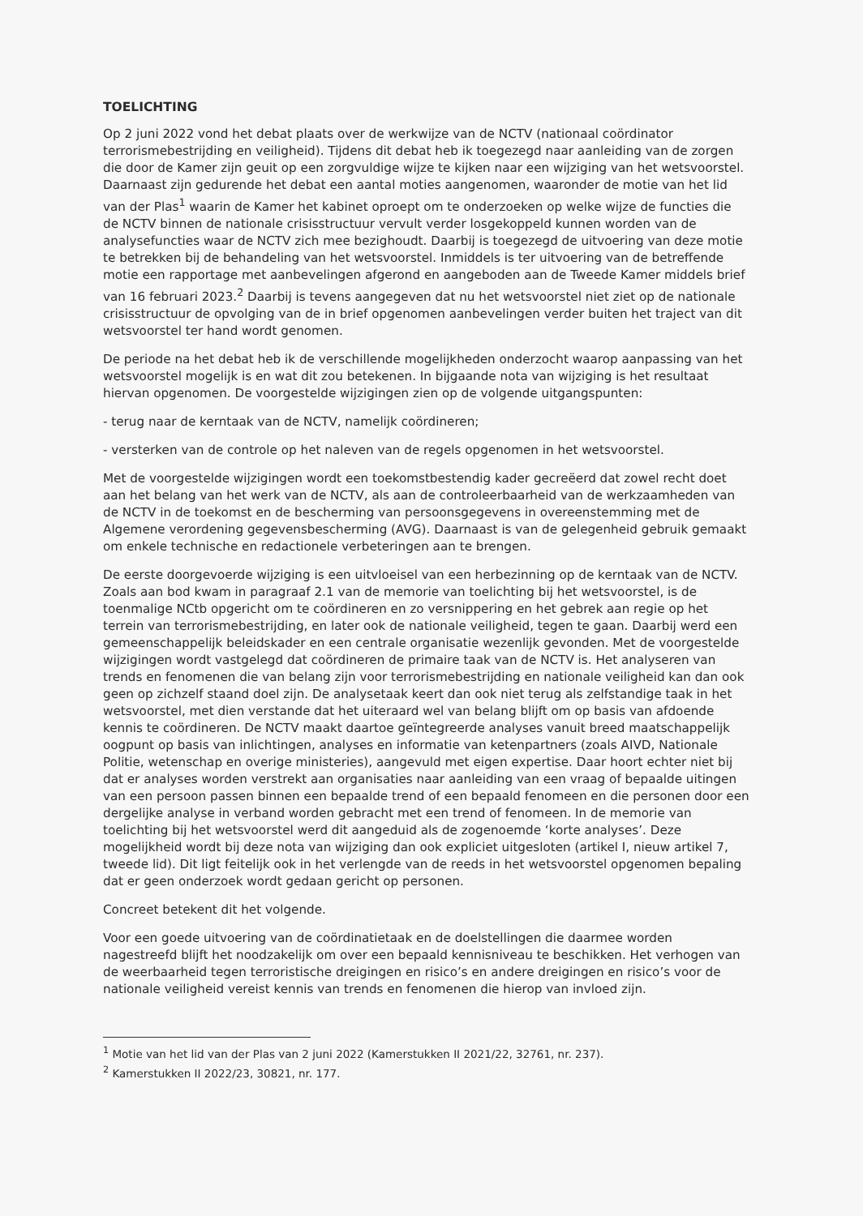TOELICHTING
Op 2 juni 2022 vond het debat plaats over de werkwijze van de NCTV (nationaal coördinator terrorismebestrijding en veiligheid). Tijdens dit debat heb ik toegezegd naar aanleiding van de zorgen die door de Kamer zijn geuit op een zorgvuldige wijze te kijken naar een wijziging van het wetsvoorstel. Daarnaast zijn gedurende het debat een aantal moties aangenomen, waaronder de motie van het lid van der Plas<sup>1</sup> waarin de Kamer het kabinet oproept om te onderzoeken op welke wijze de functies die de NCTV binnen de nationale crisisstructuur vervult verder losgekoppeld kunnen worden van de analysefuncties waar de NCTV zich mee bezighoudt. Daarbij is toegezegd de uitvoering van deze motie te betrekken bij de behandeling van het wetsvoorstel. Inmiddels is ter uitvoering van de betreffende motie een rapportage met aanbevelingen afgerond en aangeboden aan de Tweede Kamer middels brief van 16 februari 2023.<sup>2</sup> Daarbij is tevens aangegeven dat nu het wetsvoorstel niet ziet op de nationale crisisstructuur de opvolging van de in brief opgenomen aanbevelingen verder buiten het traject van dit wetsvoorstel ter hand wordt genomen.
De periode na het debat heb ik de verschillende mogelijkheden onderzocht waarop aanpassing van het wetsvoorstel mogelijk is en wat dit zou betekenen. In bijgaande nota van wijziging is het resultaat hiervan opgenomen. De voorgestelde wijzigingen zien op de volgende uitgangspunten:
- terug naar de kerntaak van de NCTV, namelijk coördineren;
- versterken van de controle op het naleven van de regels opgenomen in het wetsvoorstel.
Met de voorgestelde wijzigingen wordt een toekomstbestendig kader gecreëerd dat zowel recht doet aan het belang van het werk van de NCTV, als aan de controleerbaarheid van de werkzaamheden van de NCTV in de toekomst en de bescherming van persoonsgegevens in overeenstemming met de Algemene verordening gegevensbescherming (AVG). Daarnaast is van de gelegenheid gebruik gemaakt om enkele technische en redactionele verbeteringen aan te brengen.
De eerste doorgevoerde wijziging is een uitvloeisel van een herbezinning op de kerntaak van de NCTV. Zoals aan bod kwam in paragraaf 2.1 van de memorie van toelichting bij het wetsvoorstel, is de toenmalige NCtb opgericht om te coördineren en zo versnippering en het gebrek aan regie op het terrein van terrorismebestrijding, en later ook de nationale veiligheid, tegen te gaan. Daarbij werd een gemeenschappelijk beleidskader en een centrale organisatie wezenlijk gevonden. Met de voorgestelde wijzigingen wordt vastgelegd dat coördineren de primaire taak van de NCTV is. Het analyseren van trends en fenomenen die van belang zijn voor terrorismebestrijding en nationale veiligheid kan dan ook geen op zichzelf staand doel zijn. De analysetaak keert dan ook niet terug als zelfstandige taak in het wetsvoorstel, met dien verstande dat het uiteraard wel van belang blijft om op basis van afdoende kennis te coördineren. De NCTV maakt daartoe geïntegreerde analyses vanuit breed maatschappelijk oogpunt op basis van inlichtingen, analyses en informatie van ketenpartners (zoals AIVD, Nationale Politie, wetenschap en overige ministeries), aangevuld met eigen expertise. Daar hoort echter niet bij dat er analyses worden verstrekt aan organisaties naar aanleiding van een vraag of bepaalde uitingen van een persoon passen binnen een bepaalde trend of een bepaald fenomeen en die personen door een dergelijke analyse in verband worden gebracht met een trend of fenomeen. In de memorie van toelichting bij het wetsvoorstel werd dit aangeduid als de zogenoemde ‘korte analyses’. Deze mogelijkheid wordt bij deze nota van wijziging dan ook expliciet uitgesloten (artikel I, nieuw artikel 7, tweede lid). Dit ligt feitelijk ook in het verlengde van de reeds in het wetsvoorstel opgenomen bepaling dat er geen onderzoek wordt gedaan gericht op personen.
Concreet betekent dit het volgende.
Voor een goede uitvoering van de coördinatietaak en de doelstellingen die daarmee worden nagestreefd blijft het noodzakelijk om over een bepaald kennisniveau te beschikken. Het verhogen van de weerbaarheid tegen terroristische dreigingen en risico’s en andere dreigingen en risico’s voor de nationale veiligheid vereist kennis van trends en fenomenen die hierop van invloed zijn.
<sup>1</sup> Motie van het lid van der Plas van 2 juni 2022 (Kamerstukken II 2021/22, 32761, nr. 237).
<sup>2</sup> Kamerstukken II 2022/23, 30821, nr. 177.